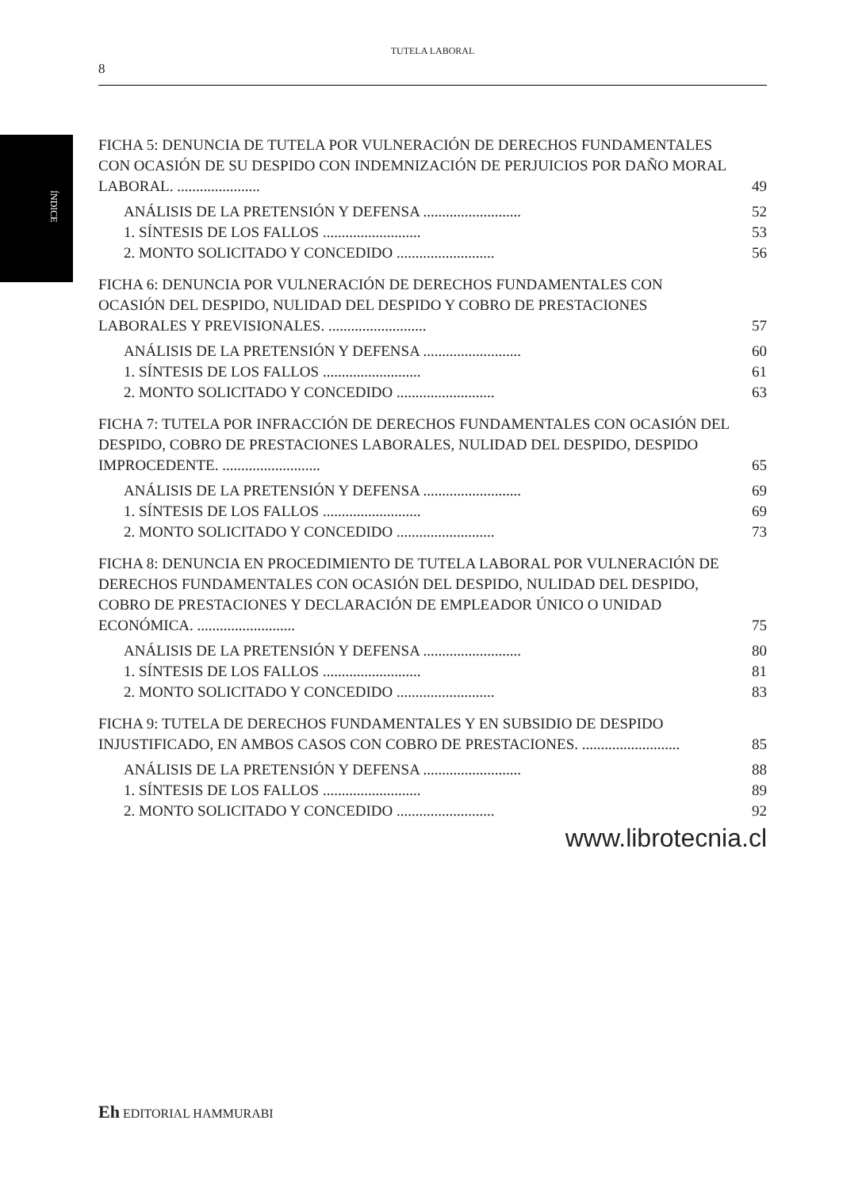ÍNDICE
TUTELA LABORAL
8
FICHA 5: DENUNCIA DE TUTELA POR VULNERACIÓN DE DERECHOS FUNDAMENTALES CON OCASIÓN DE SU DESPIDO CON INDEMNIZACIÓN DE PERJUICIOS POR DAÑO MORAL LABORAL. ...................... 49
ANÁLISIS DE LA PRETENSIÓN Y DEFENSA .......................... 52
1. SÍNTESIS DE LOS FALLOS .......................... 53
2. MONTO SOLICITADO Y CONCEDIDO .......................... 56
FICHA 6: DENUNCIA POR VULNERACIÓN DE DERECHOS FUNDAMENTALES CON OCASIÓN DEL DESPIDO, NULIDAD DEL DESPIDO Y COBRO DE PRESTACIONES LABORALES Y PREVISIONALES. .......................... 57
ANÁLISIS DE LA PRETENSIÓN Y DEFENSA .......................... 60
1. SÍNTESIS DE LOS FALLOS .......................... 61
2. MONTO SOLICITADO Y CONCEDIDO .......................... 63
FICHA 7: TUTELA POR INFRACCIÓN DE DERECHOS FUNDAMENTALES CON OCASIÓN DEL DESPIDO, COBRO DE PRESTACIONES LABORALES, NULIDAD DEL DESPIDO, DESPIDO IMPROCEDENTE. .......................... 65
ANÁLISIS DE LA PRETENSIÓN Y DEFENSA .......................... 69
1. SÍNTESIS DE LOS FALLOS .......................... 69
2. MONTO SOLICITADO Y CONCEDIDO .......................... 73
FICHA 8: DENUNCIA EN PROCEDIMIENTO DE TUTELA LABORAL POR VULNERACIÓN DE DERECHOS FUNDAMENTALES CON OCASIÓN DEL DESPIDO, NULIDAD DEL DESPIDO, COBRO DE PRESTACIONES Y DECLARACIÓN DE EMPLEADOR ÚNICO O UNIDAD ECONÓMICA. .......................... 75
ANÁLISIS DE LA PRETENSIÓN Y DEFENSA .......................... 80
1. SÍNTESIS DE LOS FALLOS .......................... 81
2. MONTO SOLICITADO Y CONCEDIDO .......................... 83
FICHA 9: TUTELA DE DERECHOS FUNDAMENTALES Y EN SUBSIDIO DE DESPIDO INJUSTIFICADO, EN AMBOS CASOS CON COBRO DE PRESTACIONES. .......................... 85
ANÁLISIS DE LA PRETENSIÓN Y DEFENSA .......................... 88
1. SÍNTESIS DE LOS FALLOS .......................... 89
2. MONTO SOLICITADO Y CONCEDIDO .......................... 92
www.librotecnia.cl
Eh EDITORIAL HAMMURABI